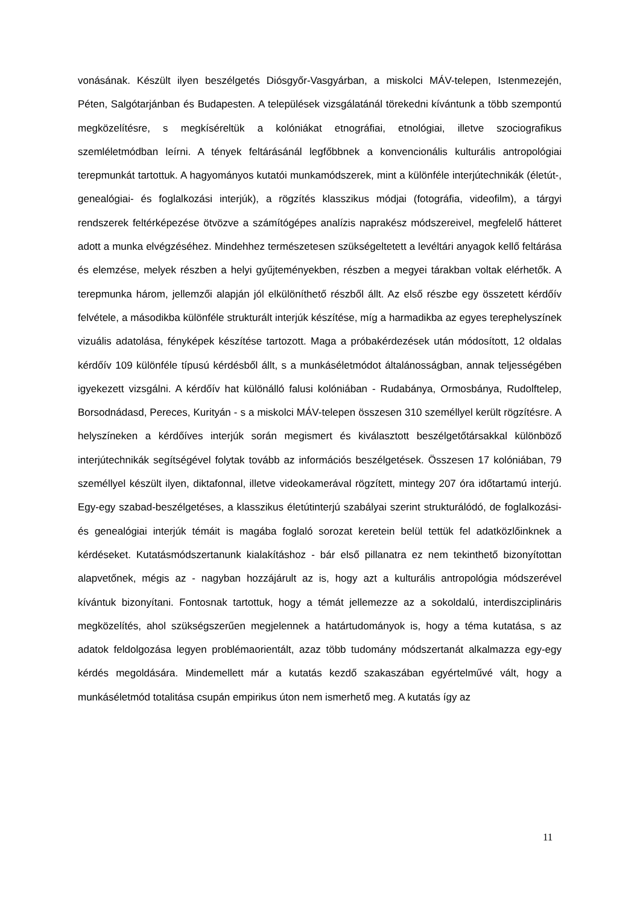vonásának. Készült ilyen beszélgetés Diósgyőr-Vasgyárban, a miskolci MÁV-telepen, Istenmezején, Péten, Salgótarjánban és Budapesten. A települések vizsgálatánál törekedni kívántunk a több szempontú megközelítésre, s megkíséreltük a kolóniákat etnográfiai, etnológiai, illetve szociografikus szemléletmódban leírni. A tények feltárásánál legfőbbnek a konvencionális kulturális antropológiai terepmunkát tartottuk. A hagyományos kutatói munkamódszerek, mint a különféle interjútechnikák (életút-, genealógiai- és foglalkozási interjúk), a rögzítés klasszikus módjai (fotográfia, videofilm), a tárgyi rendszerek feltérképezése ötvözve a számítógépes analízis naprakész módszereivel, megfelelő hátteret adott a munka elvégzéséhez. Mindehhez természetesen szükségeltetett a levéltári anyagok kellő feltárása és elemzése, melyek részben a helyi gyűjteményekben, részben a megyei tárakban voltak elérhetők. A terepmunka három, jellemzői alapján jól elkülöníthető részből állt. Az első részbe egy összetett kérdőív felvétele, a másodikba különféle strukturált interjúk készítése, míg a harmadikba az egyes terephelyszínek vizuális adatolása, fényképek készítése tartozott. Maga a próbakérdezések után módosított, 12 oldalas kérdőív 109 különféle típusú kérdésből állt, s a munkáséletmódot általánosságban, annak teljességében igyekezett vizsgálni. A kérdőív hat különálló falusi kolóniában - Rudabánya, Ormosbánya, Rudolftelep, Borsodnádasd, Pereces, Kurityán - s a miskolci MÁV-telepen összesen 310 személlyel került rögzítésre. A helyszíneken a kérdőíves interjúk során megismert és kiválasztott beszélgetőtársakkal különböző interjútechnikák segítségével folytak tovább az információs beszélgetések. Összesen 17 kolóniában, 79 személlyel készült ilyen, diktafonnal, illetve videokamerával rögzített, mintegy 207 óra időtartamú interjú. Egy-egy szabad-beszélgetéses, a klasszikus életútinterjú szabályai szerint strukturálódó, de foglalkozási- és genealógiai interjúk témáit is magába foglaló sorozat keretein belül tettük fel adatközlőinknek a kérdéseket. Kutatásmódszertanunk kialakításhoz - bár első pillanatra ez nem tekinthető bizonyítottan alapvetőnek, mégis az - nagyban hozzájárult az is, hogy azt a kulturális antropológia módszerével kívántuk bizonyítani. Fontosnak tartottuk, hogy a témát jellemezze az a sokoldalú, interdiszciplináris megközelítés, ahol szükségszerűen megjelennek a határtudományok is, hogy a téma kutatása, s az adatok feldolgozása legyen problémaorientált, azaz több tudomány módszertanát alkalmazza egy-egy kérdés megoldására. Mindemellett már a kutatás kezdő szakaszában egyértelművé vált, hogy a munkáséletmód totalitása csupán empirikus úton nem ismerhető meg. A kutatás így az
11